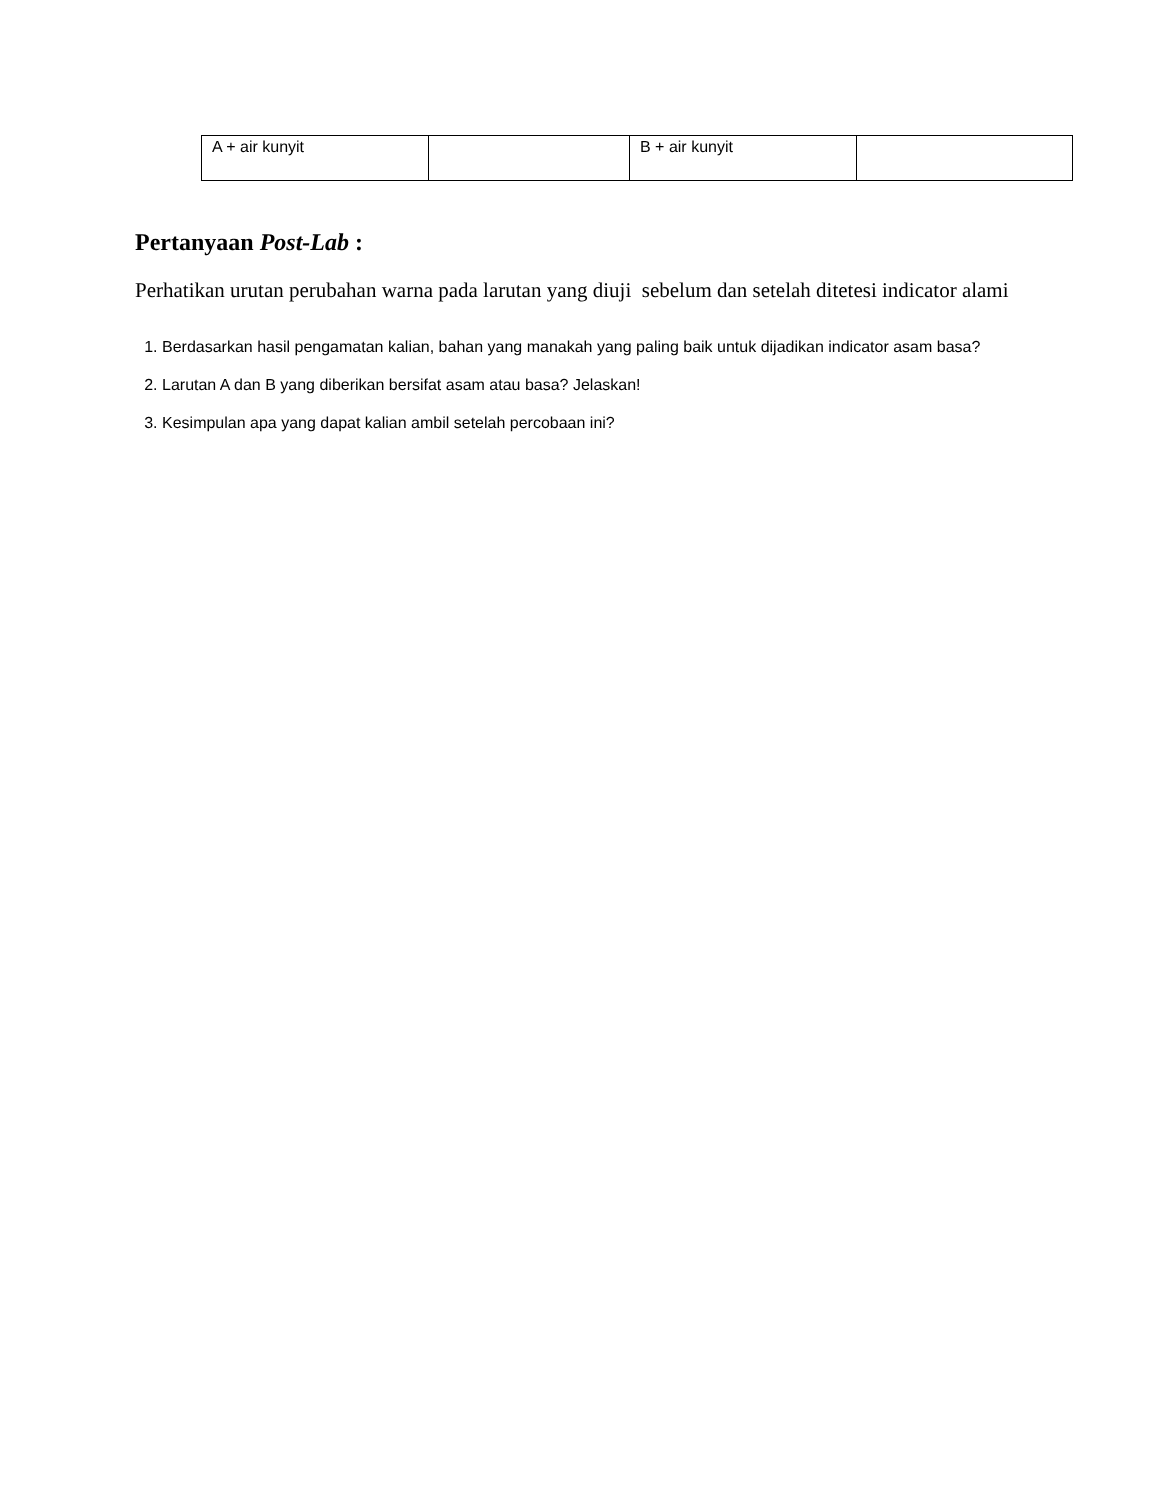| A + air kunyit | | B + air kunyit | |
Pertanyaan Post-Lab :
Perhatikan urutan perubahan warna pada larutan yang diuji sebelum dan setelah ditetesi indicator alami
1. Berdasarkan hasil pengamatan kalian, bahan yang manakah yang paling baik untuk dijadikan indicator asam basa?
2. Larutan A dan B yang diberikan bersifat asam atau basa? Jelaskan!
3. Kesimpulan apa yang dapat kalian ambil setelah percobaan ini?